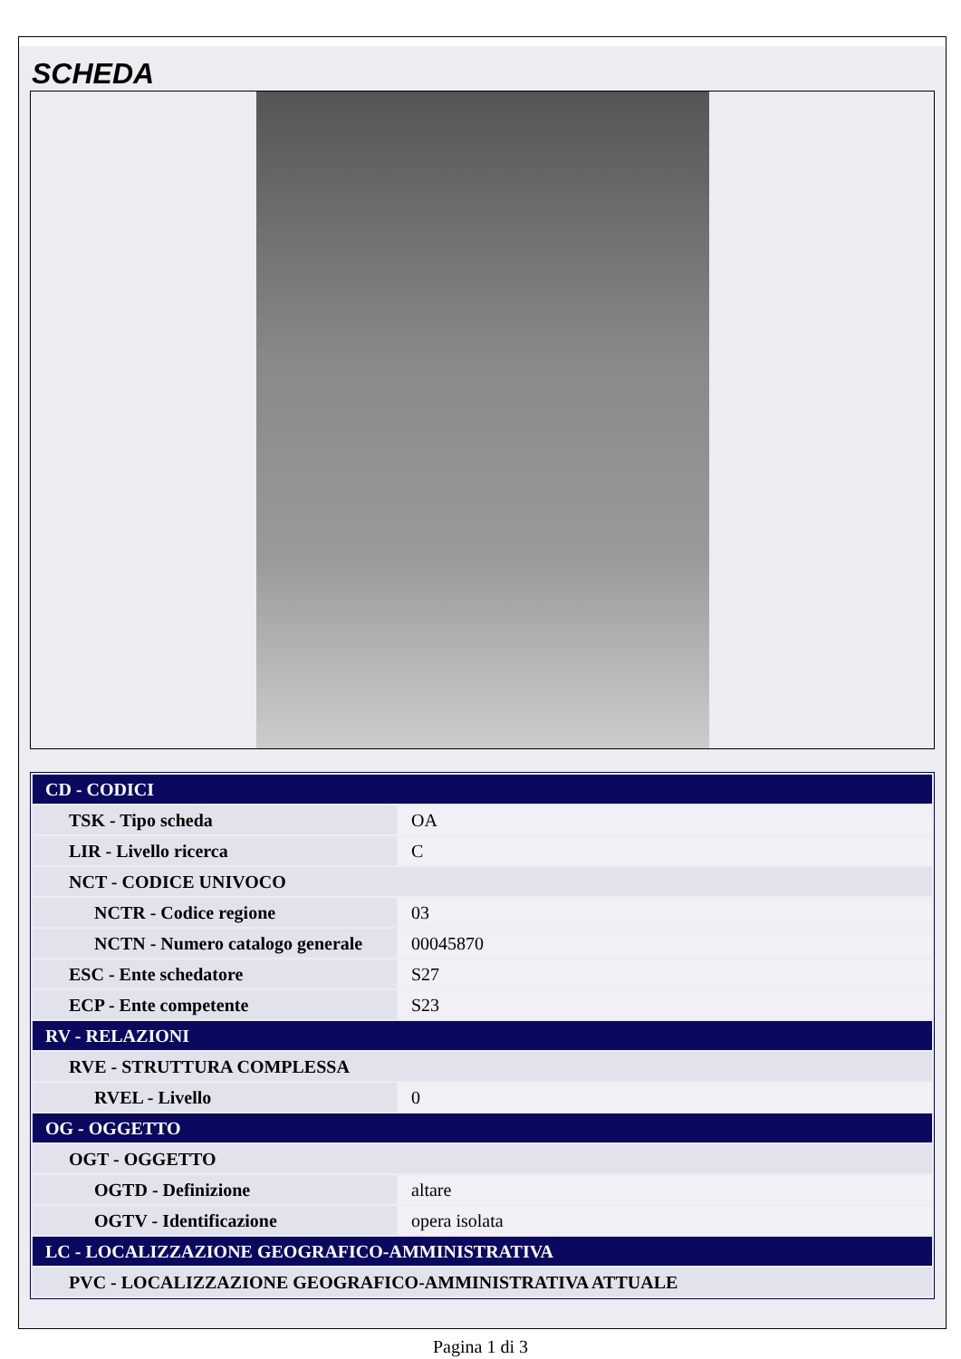SCHEDA
| CD - CODICI | |
| TSK - Tipo scheda | OA |
| LIR - Livello ricerca | C |
| NCT - CODICE UNIVOCO | |
| NCTR - Codice regione | 03 |
| NCTN - Numero catalogo generale | 00045870 |
| ESC - Ente schedatore | S27 |
| ECP - Ente competente | S23 |
| RV - RELAZIONI | |
| RVE - STRUTTURA COMPLESSA | |
| RVEL - Livello | 0 |
| OG - OGGETTO | |
| OGT - OGGETTO | |
| OGTD - Definizione | altare |
| OGTV - Identificazione | opera isolata |
| LC - LOCALIZZAZIONE GEOGRAFICO-AMMINISTRATIVA | |
| PVC - LOCALIZZAZIONE GEOGRAFICO-AMMINISTRATIVA ATTUALE | |
Pagina 1 di 3